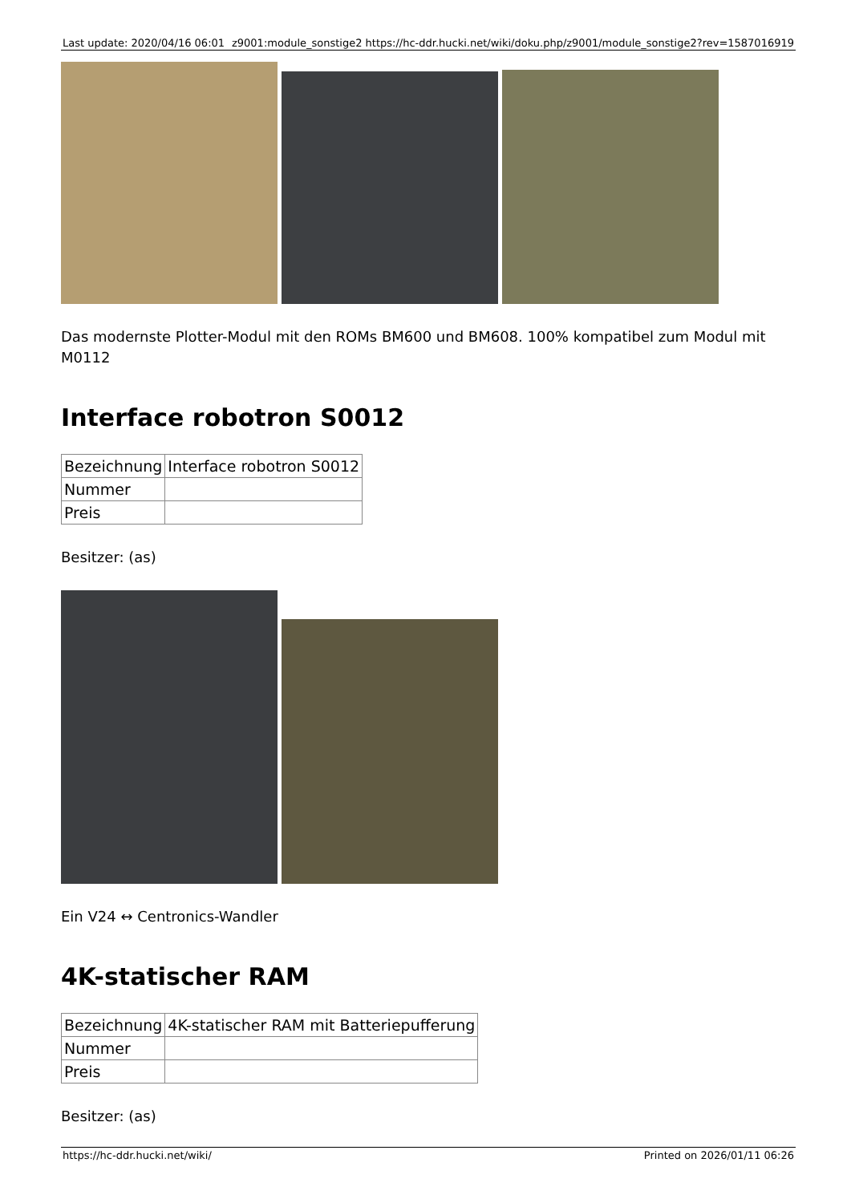Last update: 2020/04/16 06:01 z9001:module_sonstige2 https://hc-ddr.hucki.net/wiki/doku.php/z9001/module_sonstige2?rev=1587016919
Das modernste Plotter-Modul mit den ROMs BM600 und BM608. 100% kompatibel zum Modul mit M0112
Interface robotron S0012
| Bezeichnung | Interface robotron S0012 |
| Nummer | |
| Preis | |
Besitzer: (as)
Ein V24 ↔ Centronics-Wandler
4K-statischer RAM
| Bezeichnung | 4K-statischer RAM mit Batteriepufferung |
| Nummer | |
| Preis | |
Besitzer: (as)
https://hc-ddr.hucki.net/wiki/ Printed on 2026/01/11 06:26